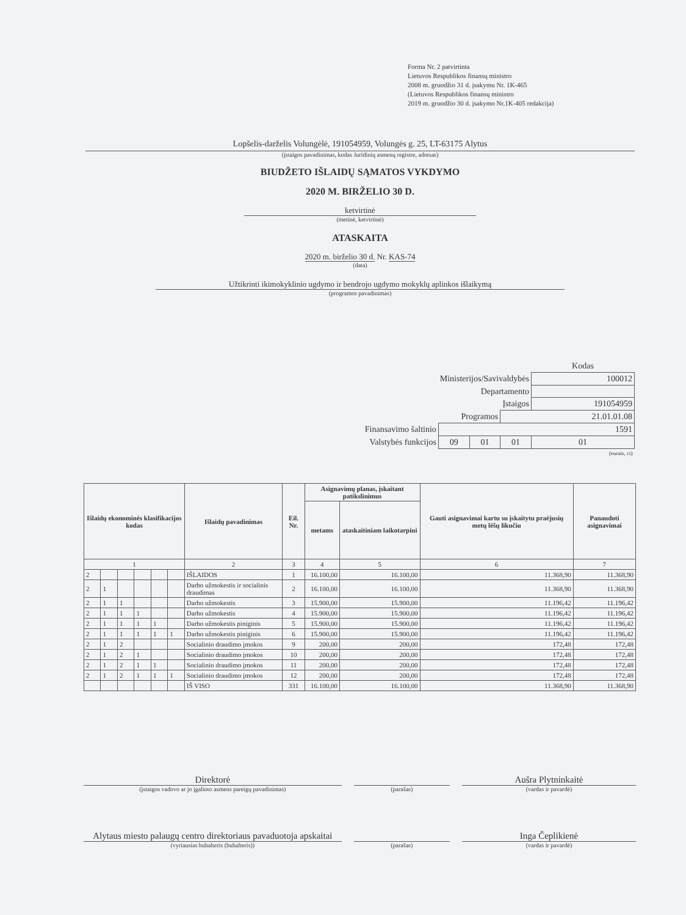Forma Nr. 2 patvirtinta
Lietuvos Respublikos finansų ministro
2008 m. gruodžio 31 d. įsakymu Nr. 1K-465
(Lietuvos Respublikos finansų ministro
2019 m. gruodžio 30 d. įsakymo Nr.1K-405 redakcija)
Lopšelis-darželis Volungėlė, 191054959, Volungės g. 25, LT-63175 Alytus
(įstaigos pavadinimas, kodas Juridinių asmenų registre, adresas)
BIUDŽETO IŠLAIDŲ SĄMATOS VYKDYMO
2020 M. BIRŽELIO 30 D.
ketvirtinė
(metinė, ketvirtinė)
ATASKAITA
2020 m. birželio 30 d. Nr. KAS-74
(data)
Užtikrinti ikimokyklinio ugdymo ir bendrojo ugdymo mokyklų aplinkos išlaikymą
(programos pavadinimas)
| | | | | Kodas |
| Ministerijos/Savivaldybės | | | | 100012 |
| Departamento | | | | |
| Įstaigos | | | | 191054959 |
| Programos | | | 21.01.01.08 | |
| Finansavimo šaltinio | 1591 | | | |
| Valstybės funkcijos | 09 | 01 | 01 | 01 |
| (eurais, ct) | | | | |
| Išlaidų ekonominės klasifikacijos kodas | | | | | | Išlaidų pavadinimas | Eil. Nr. | Asignavimų planas, įskaitant patikslinimus | | Gauti asignavimai kartu su įskaitytu praėjusių metų lėšų likučiu | Panaudoti asignavimai |
| --- | --- | --- | --- | --- | --- | --- | --- | --- | --- | --- | --- |
| | | | | | | | | metams | ataskaitiniam laikotarpiui | | |
| 1 | | | | | | 2 | 3 | 4 | 5 | 6 | 7 |
| 2 | | | | | | IŠLAIDOS | 1 | 16.100,00 | 16.100,00 | 11.368,90 | 11.368,90 |
| 2 | 1 | | | | | Darbo užmokestis ir socialinis draudimas | 2 | 16.100,00 | 16.100,00 | 11.368,90 | 11.368,90 |
| 2 | 1 | 1 | | | | Darbo užmokestis | 3 | 15.900,00 | 15.900,00 | 11.196,42 | 11.196,42 |
| 2 | 1 | 1 | 1 | | | Darbo užmokestis | 4 | 15.900,00 | 15.900,00 | 11.196,42 | 11.196,42 |
| 2 | 1 | 1 | 1 | 1 | | Darbo užmokestis piniginis | 5 | 15.900,00 | 15.900,00 | 11.196,42 | 11.196,42 |
| 2 | 1 | 1 | 1 | 1 | 1 | Darbo užmokestis piniginis | 6 | 15.900,00 | 15.900,00 | 11.196,42 | 11.196,42 |
| 2 | 1 | 2 | | | | Socialinio draudimo įmokos | 9 | 200,00 | 200,00 | 172,48 | 172,48 |
| 2 | 1 | 2 | 1 | | | Socialinio draudimo įmokos | 10 | 200,00 | 200,00 | 172,48 | 172,48 |
| 2 | 1 | 2 | 1 | 1 | | Socialinio draudimo įmokos | 11 | 200,00 | 200,00 | 172,48 | 172,48 |
| 2 | 1 | 2 | 1 | 1 | 1 | Socialinio draudimo įmokos | 12 | 200,00 | 200,00 | 172,48 | 172,48 |
| | | | | | | IŠ VISO | 331 | 16.100,00 | 16.100,00 | 11.368,90 | 11.368,90 |
Direktorė
(įstaigos vadovo ar jo įgalioto asmens pareigų pavadinimas)
(parašas)
Aušra Plytninkaitė
(vardas ir pavardė)
Alytaus miesto palaugų centro direktoriaus pavaduotoja apskaitai
(vyriausias buhalteris (buhalteris))
(parašas)
Inga Čeplikienė
(vardas ir pavardė)